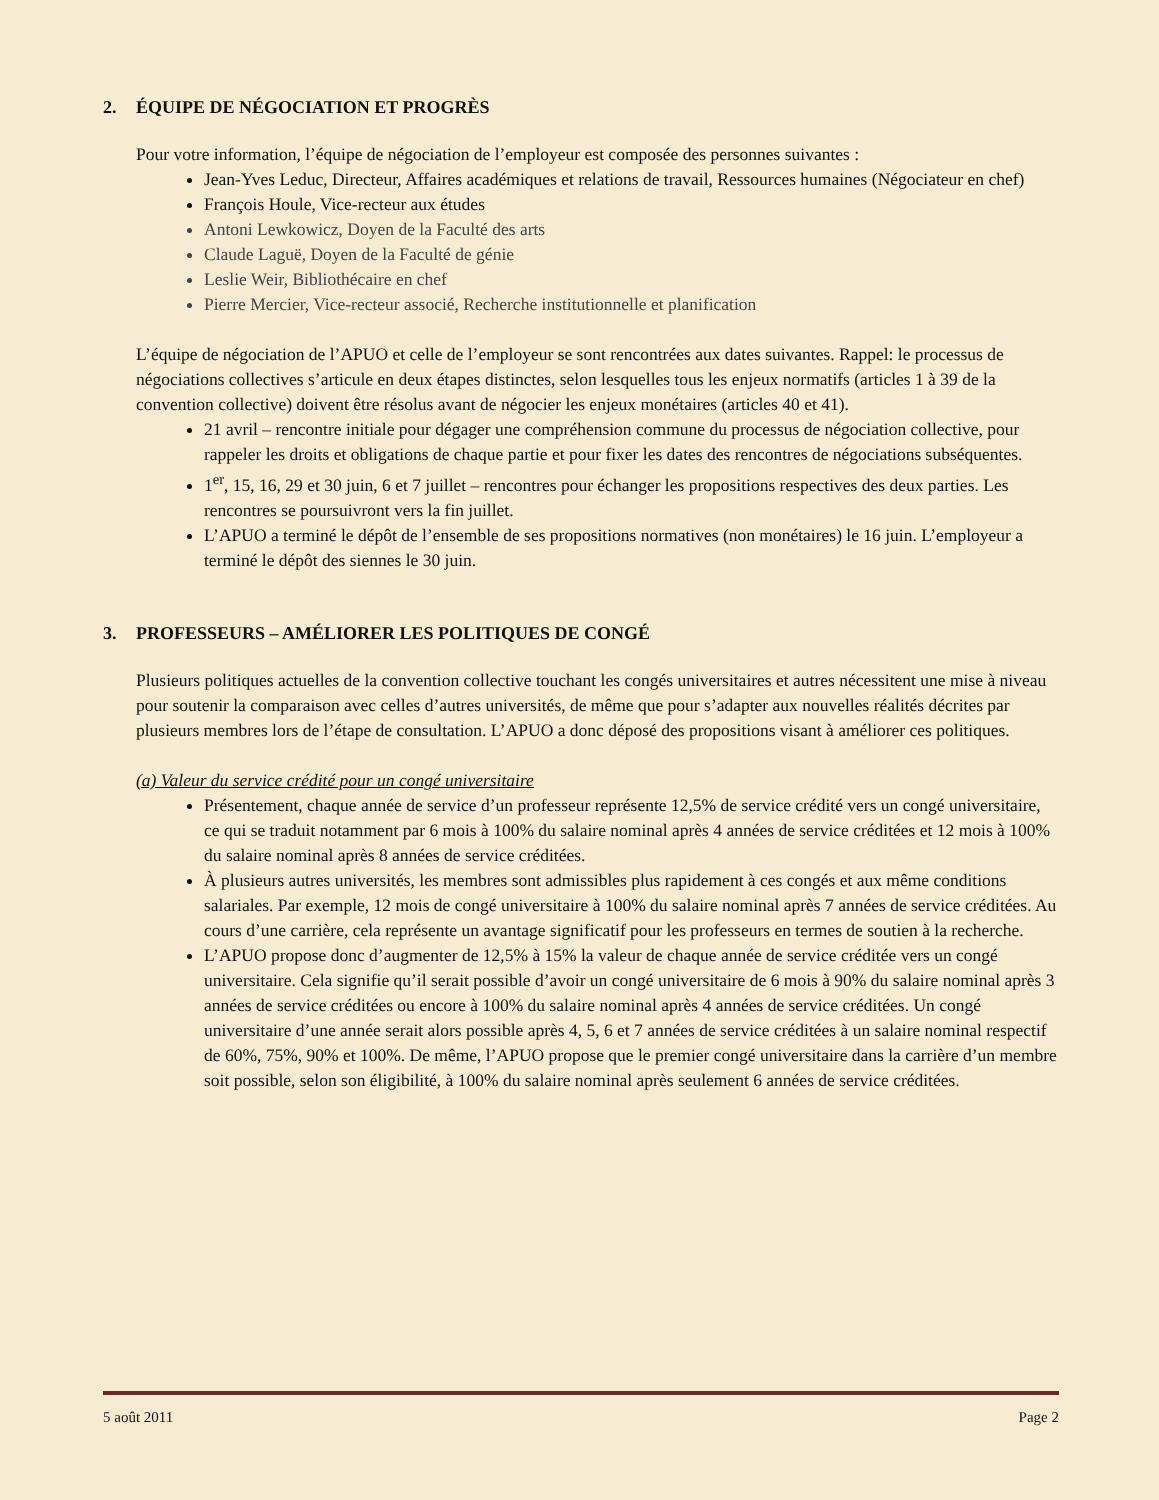2. ÉQUIPE DE NÉGOCIATION ET PROGRÈS
Pour votre information, l’équipe de négociation de l’employeur est composée des personnes suivantes :
Jean-Yves Leduc, Directeur, Affaires académiques et relations de travail, Ressources humaines (Négociateur en chef)
François Houle, Vice-recteur aux études
Antoni Lewkowicz, Doyen de la Faculté des arts
Claude Laguë, Doyen de la Faculté de génie
Leslie Weir, Bibliothécaire en chef
Pierre Mercier, Vice-recteur associé, Recherche institutionnelle et planification
L’équipe de négociation de l’APUO et celle de l’employeur se sont rencontrées aux dates suivantes. Rappel: le processus de négociations collectives s’articule en deux étapes distinctes, selon lesquelles tous les enjeux normatifs (articles 1 à 39 de la convention collective) doivent être résolus avant de négocier les enjeux monétaires (articles 40 et 41).
21 avril – rencontre initiale pour dégager une compréhension commune du processus de négociation collective, pour rappeler les droits et obligations de chaque partie et pour fixer les dates des rencontres de négociations subséquentes.
1<sup>er</sup>, 15, 16, 29 et 30 juin, 6 et 7 juillet – rencontres pour échanger les propositions respectives des deux parties. Les rencontres se poursuivront vers la fin juillet.
L’APUO a terminé le dépôt de l’ensemble de ses propositions normatives (non monétaires) le 16 juin. L’employeur a terminé le dépôt des siennes le 30 juin.
3. PROFESSEURS – AMÉLIORER LES POLITIQUES DE CONGÉ
Plusieurs politiques actuelles de la convention collective touchant les congés universitaires et autres nécessitent une mise à niveau pour soutenir la comparaison avec celles d’autres universités, de même que pour s’adapter aux nouvelles réalités décrites par plusieurs membres lors de l’étape de consultation. L’APUO a donc déposé des propositions visant à améliorer ces politiques.
(a) Valeur du service crédité pour un congé universitaire
Présentement, chaque année de service d’un professeur représente 12,5% de service crédité vers un congé universitaire, ce qui se traduit notamment par 6 mois à 100% du salaire nominal après 4 années de service créditées et 12 mois à 100% du salaire nominal après 8 années de service créditées.
À plusieurs autres universités, les membres sont admissibles plus rapidement à ces congés et aux même conditions salariales. Par exemple, 12 mois de congé universitaire à 100% du salaire nominal après 7 années de service créditées. Au cours d’une carrière, cela représente un avantage significatif pour les professeurs en termes de soutien à la recherche.
L’APUO propose donc d’augmenter de 12,5% à 15% la valeur de chaque année de service créditée vers un congé universitaire. Cela signifie qu’il serait possible d’avoir un congé universitaire de 6 mois à 90% du salaire nominal après 3 années de service créditées ou encore à 100% du salaire nominal après 4 années de service créditées. Un congé universitaire d’une année serait alors possible après 4, 5, 6 et 7 années de service créditées à un salaire nominal respectif de 60%, 75%, 90% et 100%. De même, l’APUO propose que le premier congé universitaire dans la carrière d’un membre soit possible, selon son éligibilité, à 100% du salaire nominal après seulement 6 années de service créditées.
5 août 2011 Page 2